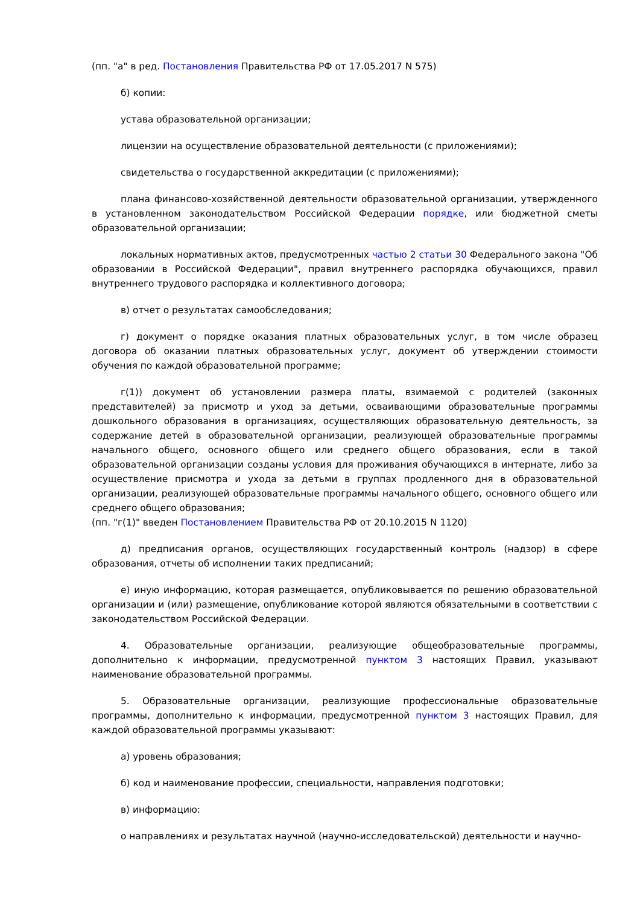(пп. "а" в ред. Постановления Правительства РФ от 17.05.2017 N 575)
б) копии:
устава образовательной организации;
лицензии на осуществление образовательной деятельности (с приложениями);
свидетельства о государственной аккредитации (с приложениями);
плана финансово-хозяйственной деятельности образовательной организации, утвержденного в установленном законодательством Российской Федерации порядке, или бюджетной сметы образовательной организации;
локальных нормативных актов, предусмотренных частью 2 статьи 30 Федерального закона "Об образовании в Российской Федерации", правил внутреннего распорядка обучающихся, правил внутреннего трудового распорядка и коллективного договора;
в) отчет о результатах самообследования;
г) документ о порядке оказания платных образовательных услуг, в том числе образец договора об оказании платных образовательных услуг, документ об утверждении стоимости обучения по каждой образовательной программе;
г(1)) документ об установлении размера платы, взимаемой с родителей (законных представителей) за присмотр и уход за детьми, осваивающими образовательные программы дошкольного образования в организациях, осуществляющих образовательную деятельность, за содержание детей в образовательной организации, реализующей образовательные программы начального общего, основного общего или среднего общего образования, если в такой образовательной организации созданы условия для проживания обучающихся в интернате, либо за осуществление присмотра и ухода за детьми в группах продленного дня в образовательной организации, реализующей образовательные программы начального общего, основного общего или среднего общего образования;
(пп. "г(1)" введен Постановлением Правительства РФ от 20.10.2015 N 1120)
д) предписания органов, осуществляющих государственный контроль (надзор) в сфере образования, отчеты об исполнении таких предписаний;
е) иную информацию, которая размещается, опубликовывается по решению образовательной организации и (или) размещение, опубликование которой являются обязательными в соответствии с законодательством Российской Федерации.
4. Образовательные организации, реализующие общеобразовательные программы, дополнительно к информации, предусмотренной пунктом 3 настоящих Правил, указывают наименование образовательной программы.
5. Образовательные организации, реализующие профессиональные образовательные программы, дополнительно к информации, предусмотренной пунктом 3 настоящих Правил, для каждой образовательной программы указывают:
а) уровень образования;
б) код и наименование профессии, специальности, направления подготовки;
в) информацию:
о направлениях и результатах научной (научно-исследовательской) деятельности и научно-